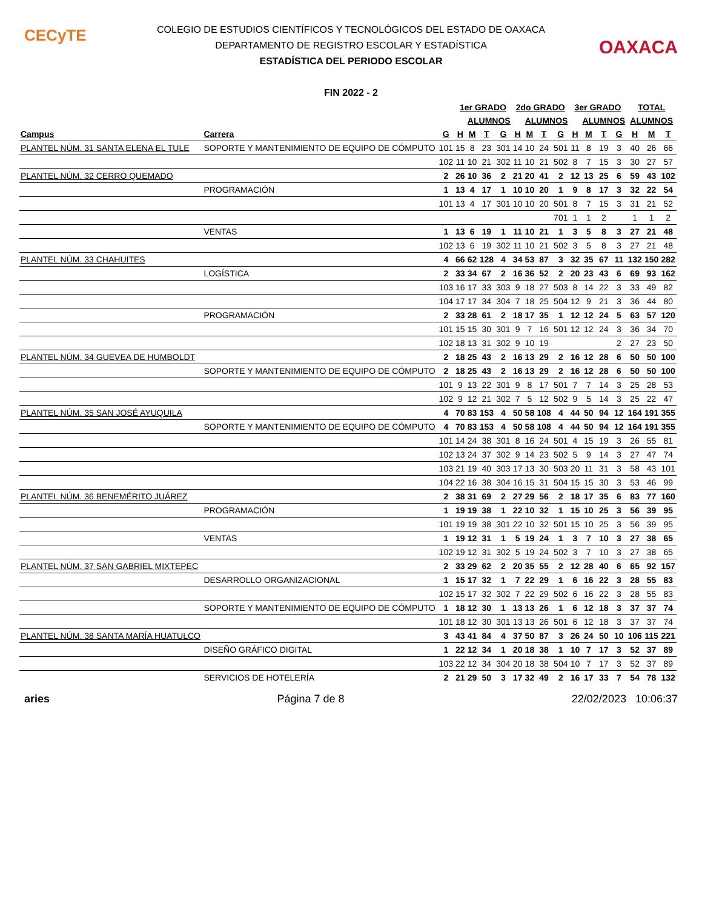CECyTE
OAXACA
COLEGIO DE ESTUDIOS CIENTÍFICOS Y TECNOLÓGICOS DEL ESTADO DE OAXACA
DEPARTAMENTO DE REGISTRO ESCOLAR Y ESTADÍSTICA
ESTADÍSTICA DEL PERIODO ESCOLAR
FIN 2022 - 2
| | | | 1er GRADO | | | | 2do GRADO | | | | 3er GRADO | | | | TOTAL | | |
| --- | --- | --- | --- | --- | --- | --- | --- | --- | --- | --- | --- | --- | --- | --- | --- | --- | --- |
| | | | | ALUMNOS | | | | ALUMNOS | | | | ALUMNOS | | | ALUMNOS | | |
| Campus | Carrera | G | H | M | T | G | H | M | T | G | H | M | T | G | H | M | T |
| PLANTEL NÚM. 31 SANTA ELENA EL TULE | SOPORTE Y MANTENIMIENTO DE EQUIPO DE CÓMPUTO | 101 | 15 | 8 | 23 | 301 | 14 | 10 | 24 | 501 | 11 | 8 | 19 | 3 | 40 | 26 | 66 |
| | | 102 | 11 | 10 | 21 | 302 | 11 | 10 | 21 | 502 | 8 | 7 | 15 | 3 | 30 | 27 | 57 |
| PLANTEL NÚM. 32 CERRO QUEMADO | | 2 | 26 | 10 | 36 | 2 | 21 | 20 | 41 | 2 | 12 | 13 | 25 | 6 | 59 | 43 | 102 |
| | PROGRAMACIÓN | 1 | 13 | 4 | 17 | 1 | 10 | 10 | 20 | 1 | 9 | 8 | 17 | 3 | 32 | 22 | 54 |
| | | 101 | 13 | 4 | 17 | 301 | 10 | 10 | 20 | 501 | 8 | 7 | 15 | 3 | 31 | 21 | 52 |
| | | | | | | | | | | 701 | 1 | 1 | 2 | | 1 | 1 | 2 |
| | VENTAS | 1 | 13 | 6 | 19 | 1 | 11 | 10 | 21 | 1 | 3 | 5 | 8 | 3 | 27 | 21 | 48 |
| | | 102 | 13 | 6 | 19 | 302 | 11 | 10 | 21 | 502 | 3 | 5 | 8 | 3 | 27 | 21 | 48 |
| PLANTEL NÚM. 33 CHAHUITES | | 4 | 66 | 62 | 128 | 4 | 34 | 53 | 87 | 3 | 32 | 35 | 67 | 11 | 132 | 150 | 282 |
| | LOGÍSTICA | 2 | 33 | 34 | 67 | 2 | 16 | 36 | 52 | 2 | 20 | 23 | 43 | 6 | 69 | 93 | 162 |
| | | 103 | 16 | 17 | 33 | 303 | 9 | 18 | 27 | 503 | 8 | 14 | 22 | 3 | 33 | 49 | 82 |
| | | 104 | 17 | 17 | 34 | 304 | 7 | 18 | 25 | 504 | 12 | 9 | 21 | 3 | 36 | 44 | 80 |
| | PROGRAMACIÓN | 2 | 33 | 28 | 61 | 2 | 18 | 17 | 35 | 1 | 12 | 12 | 24 | 5 | 63 | 57 | 120 |
| | | 101 | 15 | 15 | 30 | 301 | 9 | 7 | 16 | 501 | 12 | 12 | 24 | 3 | 36 | 34 | 70 |
| | | 102 | 18 | 13 | 31 | 302 | 9 | 10 | 19 | | | | | 2 | 27 | 23 | 50 |
| PLANTEL NÚM. 34 GUEVEA DE HUMBOLDT | | 2 | 18 | 25 | 43 | 2 | 16 | 13 | 29 | 2 | 16 | 12 | 28 | 6 | 50 | 50 | 100 |
| | SOPORTE Y MANTENIMIENTO DE EQUIPO DE CÓMPUTO | 2 | 18 | 25 | 43 | 2 | 16 | 13 | 29 | 2 | 16 | 12 | 28 | 6 | 50 | 50 | 100 |
| | | 101 | 9 | 13 | 22 | 301 | 9 | 8 | 17 | 501 | 7 | 7 | 14 | 3 | 25 | 28 | 53 |
| | | 102 | 9 | 12 | 21 | 302 | 7 | 5 | 12 | 502 | 9 | 5 | 14 | 3 | 25 | 22 | 47 |
| PLANTEL NÚM. 35 SAN JOSÉ AYUQUILA | | 4 | 70 | 83 | 153 | 4 | 50 | 58 | 108 | 4 | 44 | 50 | 94 | 12 | 164 | 191 | 355 |
| | SOPORTE Y MANTENIMIENTO DE EQUIPO DE CÓMPUTO | 4 | 70 | 83 | 153 | 4 | 50 | 58 | 108 | 4 | 44 | 50 | 94 | 12 | 164 | 191 | 355 |
| | | 101 | 14 | 24 | 38 | 301 | 8 | 16 | 24 | 501 | 4 | 15 | 19 | 3 | 26 | 55 | 81 |
| | | 102 | 13 | 24 | 37 | 302 | 9 | 14 | 23 | 502 | 5 | 9 | 14 | 3 | 27 | 47 | 74 |
| | | 103 | 21 | 19 | 40 | 303 | 17 | 13 | 30 | 503 | 20 | 11 | 31 | 3 | 58 | 43 | 101 |
| | | 104 | 22 | 16 | 38 | 304 | 16 | 15 | 31 | 504 | 15 | 15 | 30 | 3 | 53 | 46 | 99 |
| PLANTEL NÚM. 36 BENEMÉRITO JUÁREZ | | 2 | 38 | 31 | 69 | 2 | 27 | 29 | 56 | 2 | 18 | 17 | 35 | 6 | 83 | 77 | 160 |
| | PROGRAMACIÓN | 1 | 19 | 19 | 38 | 1 | 22 | 10 | 32 | 1 | 15 | 10 | 25 | 3 | 56 | 39 | 95 |
| | | 101 | 19 | 19 | 38 | 301 | 22 | 10 | 32 | 501 | 15 | 10 | 25 | 3 | 56 | 39 | 95 |
| | VENTAS | 1 | 19 | 12 | 31 | 1 | 5 | 19 | 24 | 1 | 3 | 7 | 10 | 3 | 27 | 38 | 65 |
| | | 102 | 19 | 12 | 31 | 302 | 5 | 19 | 24 | 502 | 3 | 7 | 10 | 3 | 27 | 38 | 65 |
| PLANTEL NÚM. 37 SAN GABRIEL MIXTEPEC | | 2 | 33 | 29 | 62 | 2 | 20 | 35 | 55 | 2 | 12 | 28 | 40 | 6 | 65 | 92 | 157 |
| | DESARROLLO ORGANIZACIONAL | 1 | 15 | 17 | 32 | 1 | 7 | 22 | 29 | 1 | 6 | 16 | 22 | 3 | 28 | 55 | 83 |
| | | 102 | 15 | 17 | 32 | 302 | 7 | 22 | 29 | 502 | 6 | 16 | 22 | 3 | 28 | 55 | 83 |
| | SOPORTE Y MANTENIMIENTO DE EQUIPO DE CÓMPUTO | 1 | 18 | 12 | 30 | 1 | 13 | 13 | 26 | 1 | 6 | 12 | 18 | 3 | 37 | 37 | 74 |
| | | 101 | 18 | 12 | 30 | 301 | 13 | 13 | 26 | 501 | 6 | 12 | 18 | 3 | 37 | 37 | 74 |
| PLANTEL NÚM. 38 SANTA MARÍA HUATULCO | | 3 | 43 | 41 | 84 | 4 | 37 | 50 | 87 | 3 | 26 | 24 | 50 | 10 | 106 | 115 | 221 |
| | DISEÑO GRÁFICO DIGITAL | 1 | 22 | 12 | 34 | 1 | 20 | 18 | 38 | 1 | 10 | 7 | 17 | 3 | 52 | 37 | 89 |
| | | 103 | 22 | 12 | 34 | 304 | 20 | 18 | 38 | 504 | 10 | 7 | 17 | 3 | 52 | 37 | 89 |
| | SERVICIOS DE HOTELERÍA | 2 | 21 | 29 | 50 | 3 | 17 | 32 | 49 | 2 | 16 | 17 | 33 | 7 | 54 | 78 | 132 |
aries Página 7 de 8 22/02/2023 10:06:37